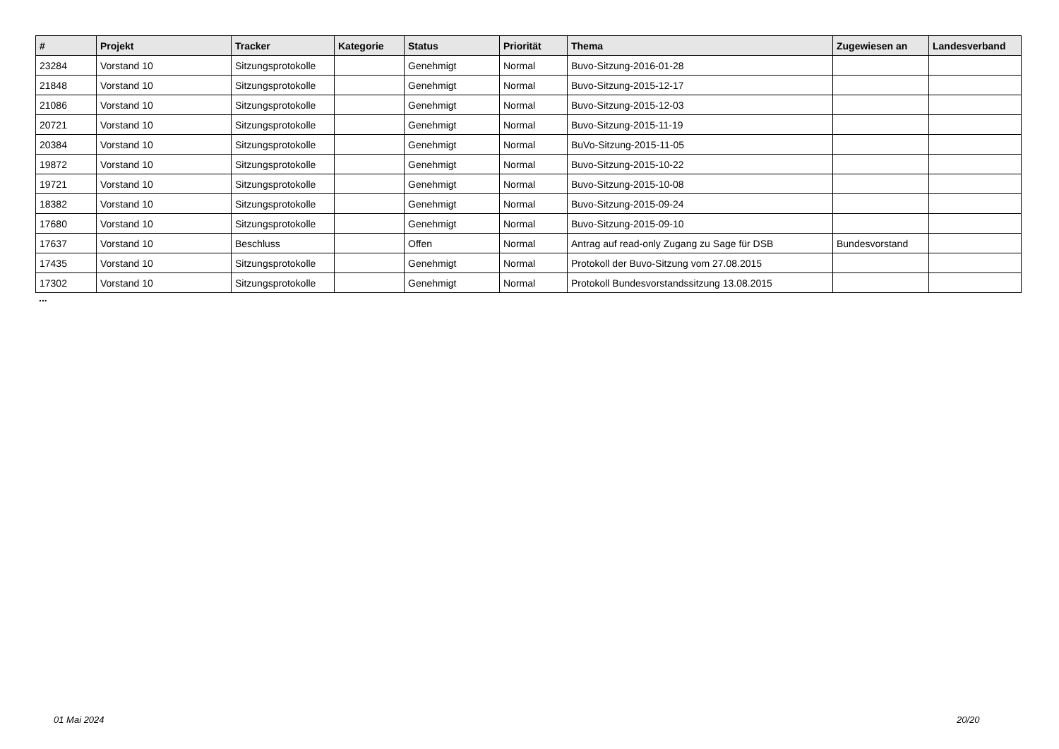| # | Projekt | Tracker | Kategorie | Status | Priorität | Thema | Zugewiesen an | Landesverband |
| --- | --- | --- | --- | --- | --- | --- | --- | --- |
| 23284 | Vorstand 10 | Sitzungsprotokolle | | Genehmigt | Normal | Buvo-Sitzung-2016-01-28 | | |
| 21848 | Vorstand 10 | Sitzungsprotokolle | | Genehmigt | Normal | Buvo-Sitzung-2015-12-17 | | |
| 21086 | Vorstand 10 | Sitzungsprotokolle | | Genehmigt | Normal | Buvo-Sitzung-2015-12-03 | | |
| 20721 | Vorstand 10 | Sitzungsprotokolle | | Genehmigt | Normal | Buvo-Sitzung-2015-11-19 | | |
| 20384 | Vorstand 10 | Sitzungsprotokolle | | Genehmigt | Normal | BuVo-Sitzung-2015-11-05 | | |
| 19872 | Vorstand 10 | Sitzungsprotokolle | | Genehmigt | Normal | Buvo-Sitzung-2015-10-22 | | |
| 19721 | Vorstand 10 | Sitzungsprotokolle | | Genehmigt | Normal | Buvo-Sitzung-2015-10-08 | | |
| 18382 | Vorstand 10 | Sitzungsprotokolle | | Genehmigt | Normal | Buvo-Sitzung-2015-09-24 | | |
| 17680 | Vorstand 10 | Sitzungsprotokolle | | Genehmigt | Normal | Buvo-Sitzung-2015-09-10 | | |
| 17637 | Vorstand 10 | Beschluss | | Offen | Normal | Antrag auf read-only Zugang zu Sage für DSB | Bundesvorstand | |
| 17435 | Vorstand 10 | Sitzungsprotokolle | | Genehmigt | Normal | Protokoll der Buvo-Sitzung vom 27.08.2015 | | |
| 17302 | Vorstand 10 | Sitzungsprotokolle | | Genehmigt | Normal | Protokoll Bundesvorstandssitzung 13.08.2015 | | |
...
01 Mai 2024 20/20